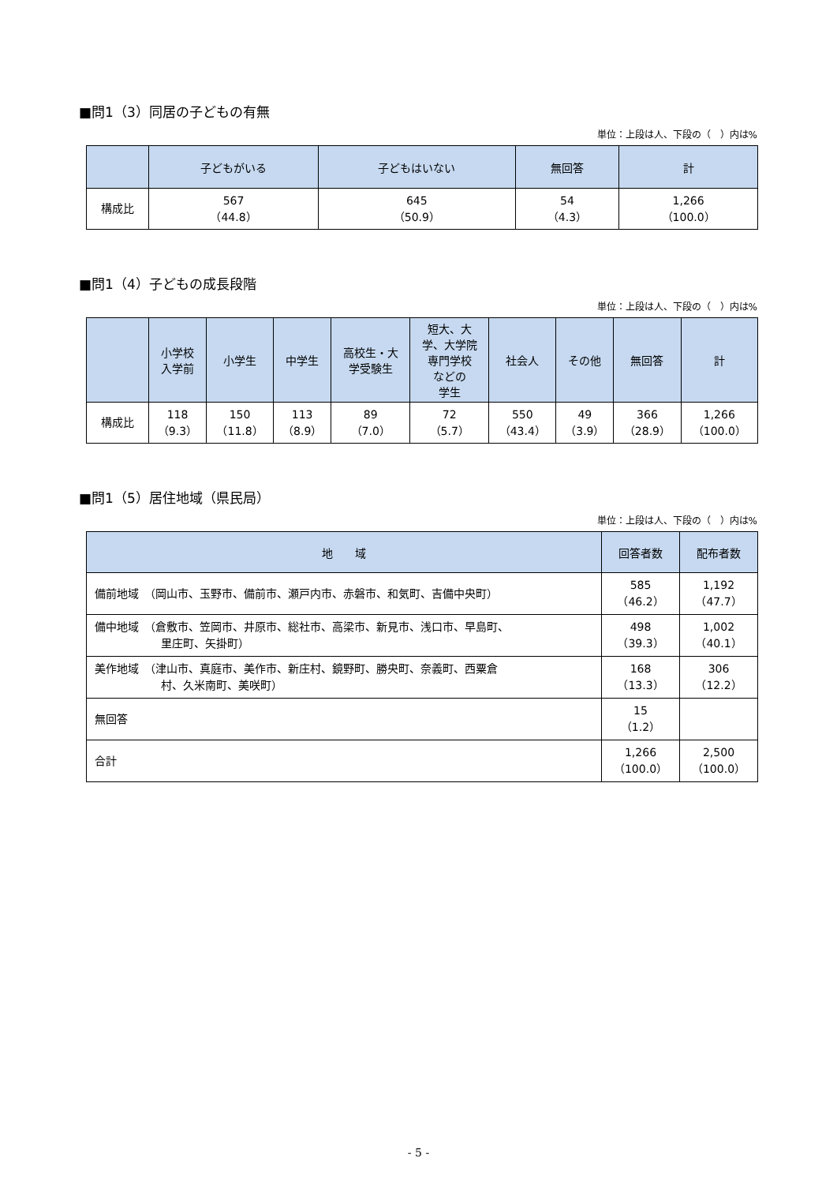■問1（3）同居の子どもの有無
単位：上段は人、下段の（　）内は%
| | 子どもがいる | 子どもはいない | 無回答 | 計 |
| --- | --- | --- | --- | --- |
| 構成比 | 567 （44.8） | 645 （50.9） | 54 （4.3） | 1,266 （100.0） |
■問1（4）子どもの成長段階
単位：上段は人、下段の（　）内は%
| | 小学校 入学前 | 小学生 | 中学生 | 高校生・大 学受験生 | 短大、大 学、大学院 専門学校 などの 学生 | 社会人 | その他 | 無回答 | 計 |
| --- | --- | --- | --- | --- | --- | --- | --- | --- | --- |
| 構成比 | 118 （9.3） | 150 （11.8） | 113 （8.9） | 89 （7.0） | 72 （5.7） | 550 （43.4） | 49 （3.9） | 366 （28.9） | 1,266 （100.0） |
■問1（5）居住地域（県民局）
単位：上段は人、下段の（　）内は%
| 地 域 | 回答者数 | 配布者数 |
| --- | --- | --- |
| 備前地域 （岡山市、玉野市、備前市、瀬戸内市、赤磐市、和気町、吉備中央町） | 585 （46.2） | 1,192 （47.7） |
| 備中地域 （倉敷市、笠岡市、井原市、総社市、高梁市、新見市、浅口市、早島町、 里庄町、矢掛町） | 498 （39.3） | 1,002 （40.1） |
| 美作地域 （津山市、真庭市、美作市、新庄村、鏡野町、勝央町、奈義町、西粟倉 村、久米南町、美咲町） | 168 （13.3） | 306 （12.2） |
| 無回答 | 15 （1.2） | |
| 合計 | 1,266 （100.0） | 2,500 （100.0） |
- 5 -